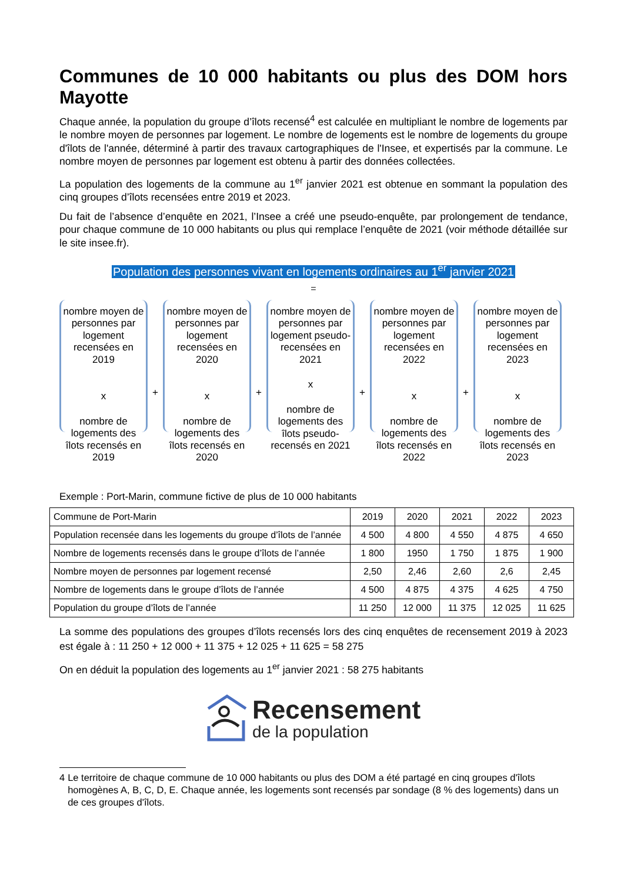Communes de 10 000 habitants ou plus des DOM hors Mayotte
Chaque année, la population du groupe d’îlots recensé<sup>4</sup> est calculée en multipliant le nombre de logements par le nombre moyen de personnes par logement. Le nombre de logements est le nombre de logements du groupe d'îlots de l'année, déterminé à partir des travaux cartographiques de l'Insee, et expertisés par la commune. Le nombre moyen de personnes par logement est obtenu à partir des données collectées.
La population des logements de la commune au 1<sup>er</sup> janvier 2021 est obtenue en sommant la population des cinq groupes d’îlots recensées entre 2019 et 2023.
Du fait de l’absence d’enquête en 2021, l’Insee a créé une pseudo-enquête, par prolongement de tendance, pour chaque commune de 10 000 habitants ou plus qui remplace l’enquête de 2021 (voir méthode détaillée sur le site insee.fr).
Population des personnes vivant en logements ordinaires au 1<sup>er</sup> janvier 2021
=
nombre moyen de personnes par logement recensées en 2019
x
nombre de logements des îlots recensés en 2019
+
nombre moyen de personnes par logement recensées en 2020
x
nombre de logements des îlots recensés en 2020
+
nombre moyen de personnes par logement pseudo-recensées en 2021
x
nombre de logements des îlots pseudo-recensés en 2021
+
nombre moyen de personnes par logement recensées en 2022
x
nombre de logements des îlots recensés en 2022
+
nombre moyen de personnes par logement recensées en 2023
x
nombre de logements des îlots recensés en 2023
Exemple : Port-Marin, commune fictive de plus de 10 000 habitants
| Commune de Port-Marin | 2019 | 2020 | 2021 | 2022 | 2023 |
| Population recensée dans les logements du groupe d’îlots de l’année | 4 500 | 4 800 | 4 550 | 4 875 | 4 650 |
| Nombre de logements recensés dans le groupe d’îlots de l’année | 1 800 | 1950 | 1 750 | 1 875 | 1 900 |
| Nombre moyen de personnes par logement recensé | 2,50 | 2,46 | 2,60 | 2,6 | 2,45 |
| Nombre de logements dans le groupe d’îlots de l’année | 4 500 | 4 875 | 4 375 | 4 625 | 4 750 |
| Population du groupe d’îlots de l’année | 11 250 | 12 000 | 11 375 | 12 025 | 11 625 |
La somme des populations des groupes d’îlots recensés lors des cinq enquêtes de recensement 2019 à 2023 est égale à : 11 250 + 12 000 + 11 375 + 12 025 + 11 625 = 58 275
On en déduit la population des logements au 1<sup>er</sup> janvier 2021 : 58 275 habitants
Recensement
de la population
4 Le territoire de chaque commune de 10 000 habitants ou plus des DOM a été partagé en cinq groupes d'îlots homogènes A, B, C, D, E. Chaque année, les logements sont recensés par sondage (8 % des logements) dans un de ces groupes d'îlots.